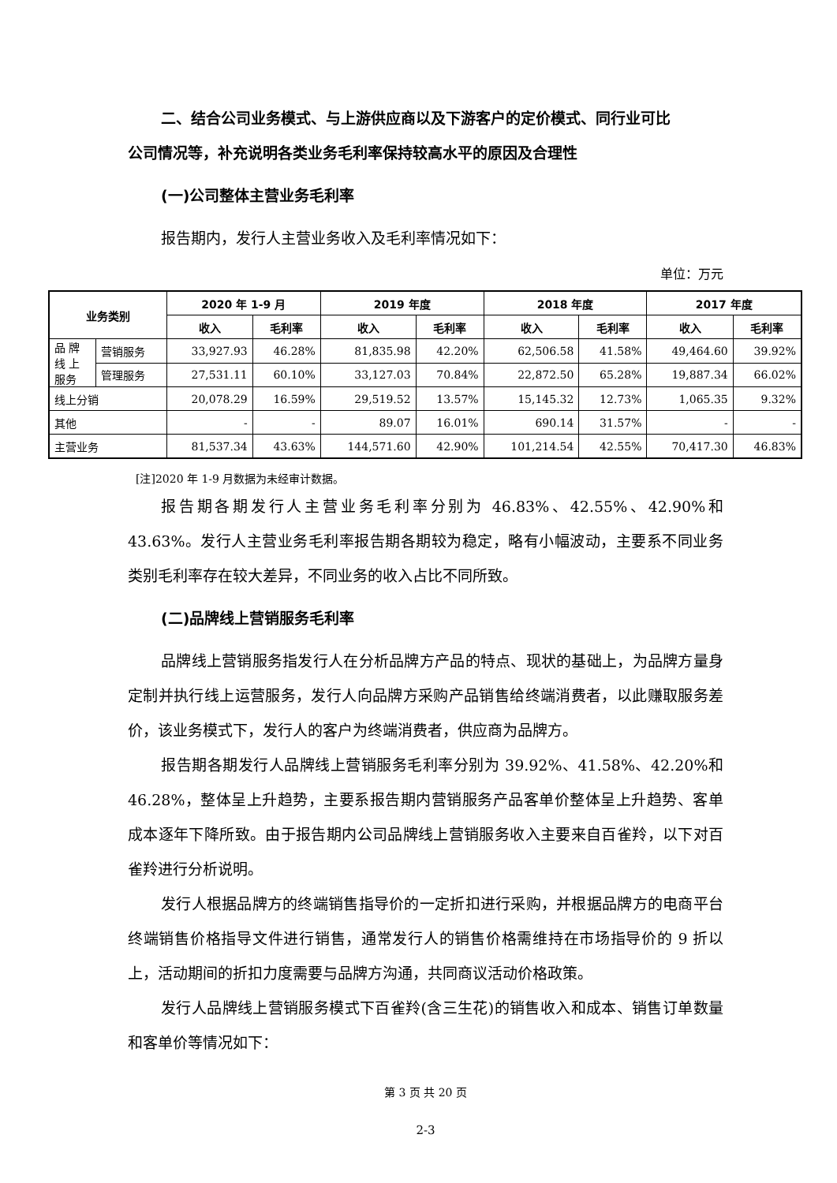二、结合公司业务模式、与上游供应商以及下游客户的定价模式、同行业可比
公司情况等，补充说明各类业务毛利率保持较高水平的原因及合理性
(一)公司整体主营业务毛利率
报告期内，发行人主营业务收入及毛利率情况如下：
单位：万元
| 业务类别 | | 2020 年 1-9 月 | | 2019 年度 | | 2018 年度 | | 2017 年度 | |
| --- | --- | --- | --- | --- | --- | --- | --- | --- | --- |
| | | 收入 | 毛利率 | 收入 | 毛利率 | 收入 | 毛利率 | 收入 | 毛利率 |
| 品 牌 线 上 服务 | 营销服务 | 33,927.93 | 46.28% | 81,835.98 | 42.20% | 62,506.58 | 41.58% | 49,464.60 | 39.92% |
| | 管理服务 | 27,531.11 | 60.10% | 33,127.03 | 70.84% | 22,872.50 | 65.28% | 19,887.34 | 66.02% |
| 线上分销 | | 20,078.29 | 16.59% | 29,519.52 | 13.57% | 15,145.32 | 12.73% | 1,065.35 | 9.32% |
| 其他 | | - | - | 89.07 | 16.01% | 690.14 | 31.57% | - | - |
| 主营业务 | | 81,537.34 | 43.63% | 144,571.60 | 42.90% | 101,214.54 | 42.55% | 70,417.30 | 46.83% |
[注]2020 年 1-9 月数据为未经审计数据。
报告期各期发行人主营业务毛利率分别为 46.83%、42.55%、42.90%和 43.63%。发行人主营业务毛利率报告期各期较为稳定，略有小幅波动，主要系不同业务类别毛利率存在较大差异，不同业务的收入占比不同所致。
(二)品牌线上营销服务毛利率
品牌线上营销服务指发行人在分析品牌方产品的特点、现状的基础上，为品牌方量身定制并执行线上运营服务，发行人向品牌方采购产品销售给终端消费者，以此赚取服务差价，该业务模式下，发行人的客户为终端消费者，供应商为品牌方。
报告期各期发行人品牌线上营销服务毛利率分别为 39.92%、41.58%、42.20%和 46.28%，整体呈上升趋势，主要系报告期内营销服务产品客单价整体呈上升趋势、客单成本逐年下降所致。由于报告期内公司品牌线上营销服务收入主要来自百雀羚，以下对百雀羚进行分析说明。
发行人根据品牌方的终端销售指导价的一定折扣进行采购，并根据品牌方的电商平台终端销售价格指导文件进行销售，通常发行人的销售价格需维持在市场指导价的 9 折以上，活动期间的折扣力度需要与品牌方沟通，共同商议活动价格政策。
发行人品牌线上营销服务模式下百雀羚(含三生花)的销售收入和成本、销售订单数量和客单价等情况如下：
第 3 页 共 20 页
2-3